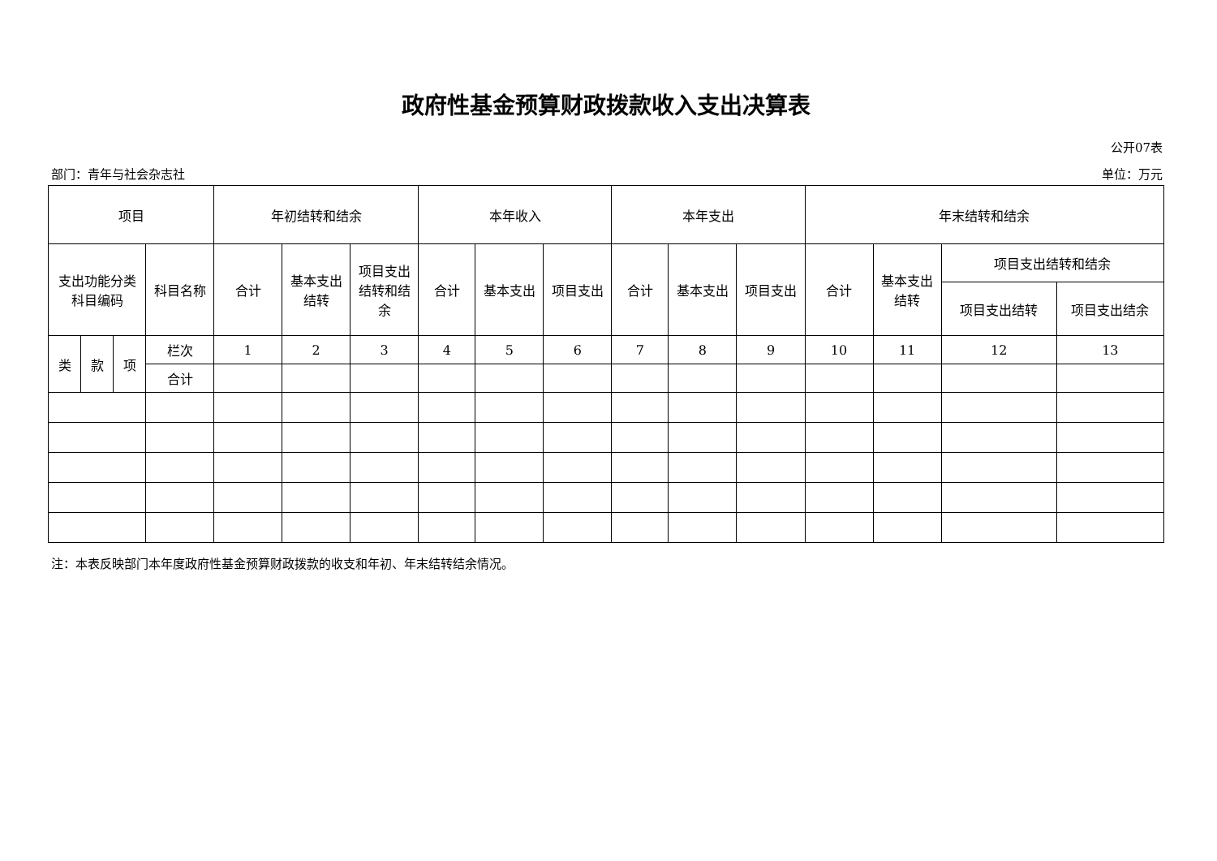政府性基金预算财政拨款收入支出决算表
公开07表
部门：青年与社会杂志社 单位：万元
| 项目 | | | | 年初结转和结余 | | | 本年收入 | | | 本年支出 | | | 年末结转和结余 | | | |
| --- | --- | --- | --- | --- | --- | --- | --- | --- | --- | --- | --- | --- | --- | --- | --- | --- |
| 支出功能分类 科目编码 | | | 科目名称 | 合计 | 基本支出 结转 | 项目支出 结转和结 余 | 合计 | 基本支出 | 项目支出 | 合计 | 基本支出 | 项目支出 | 合计 | 基本支出 结转 | 项目支出结转和结余 | |
| | | | | | | | | | | | | | | | 项目支出结转 | 项目支出结余 |
| 类 | 款 | 项 | 栏次 | 1 | 2 | 3 | 4 | 5 | 6 | 7 | 8 | 9 | 10 | 11 | 12 | 13 |
| | | | 合计 | | | | | | | | | | | | | |
注：本表反映部门本年度政府性基金预算财政拨款的收支和年初、年末结转结余情况。